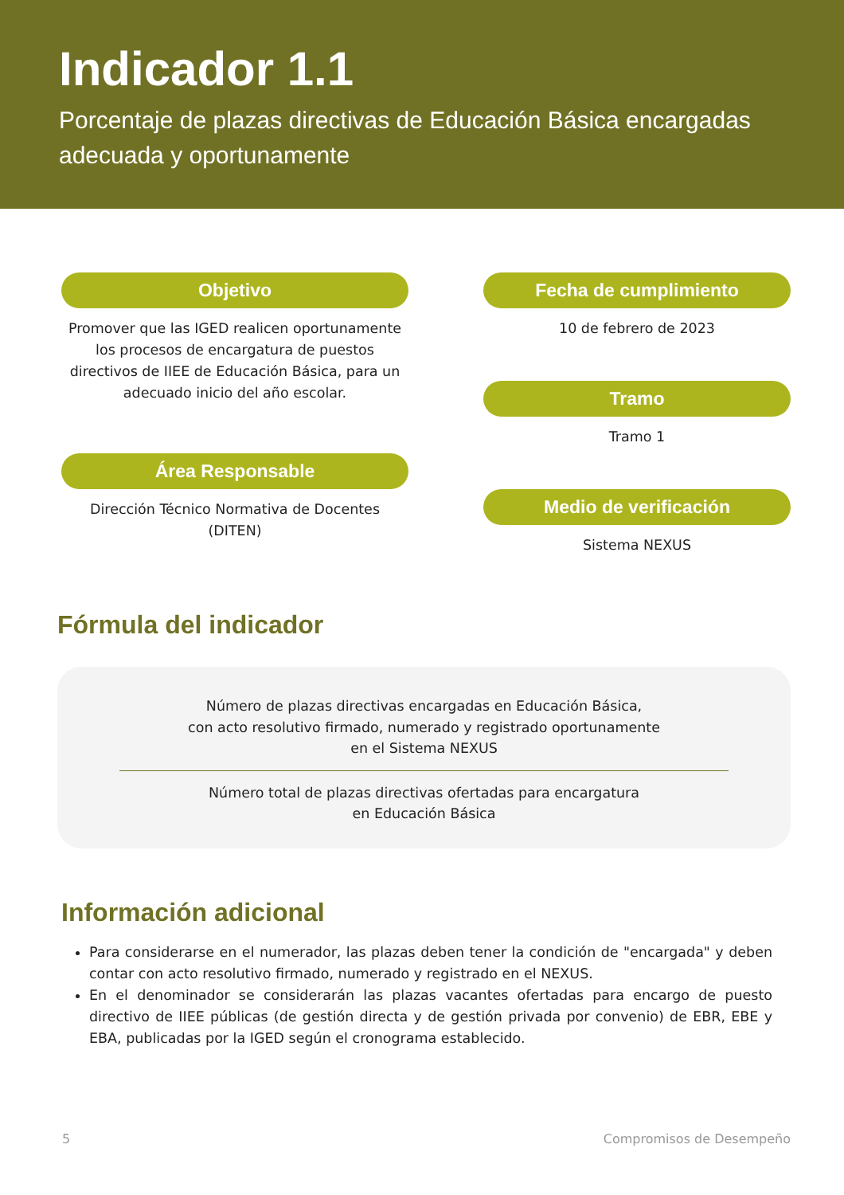Indicador 1.1
Porcentaje de plazas directivas de Educación Básica encargadas adecuada y oportunamente
Objetivo
Promover que las IGED realicen oportunamente los procesos de encargatura de puestos directivos de IIEE de Educación Básica, para un adecuado inicio del año escolar.
Área Responsable
Dirección Técnico Normativa de Docentes (DITEN)
Fecha de cumplimiento
10 de febrero de 2023
Tramo
Tramo 1
Medio de verificación
Sistema NEXUS
Fórmula del indicador
Número de plazas directivas encargadas en Educación Básica,
con acto resolutivo firmado, numerado y registrado oportunamente
en el Sistema NEXUS
Número total de plazas directivas ofertadas para encargatura
en Educación Básica
Información adicional
Para considerarse en el numerador, las plazas deben tener la condición de "encargada" y deben contar con acto resolutivo firmado, numerado y registrado en el NEXUS.
En el denominador se considerarán las plazas vacantes ofertadas para encargo de puesto directivo de IIEE públicas (de gestión directa y de gestión privada por convenio) de EBR, EBE y EBA, publicadas por la IGED según el cronograma establecido.
5 Compromisos de Desempeño